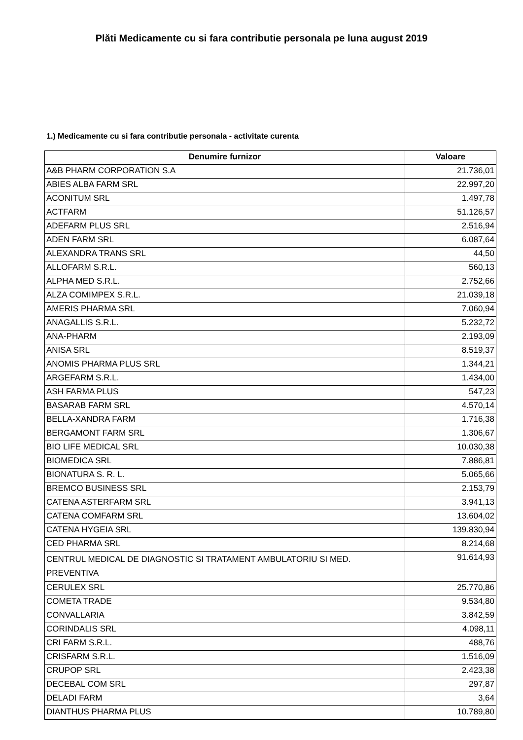Plăti Medicamente cu si fara contributie personala pe luna august 2019
1.) Medicamente cu si fara contributie personala - activitate curenta
| Denumire furnizor | Valoare |
| --- | --- |
| A&B PHARM CORPORATION S.A | 21.736,01 |
| ABIES ALBA FARM SRL | 22.997,20 |
| ACONITUM SRL | 1.497,78 |
| ACTFARM | 51.126,57 |
| ADEFARM PLUS SRL | 2.516,94 |
| ADEN FARM SRL | 6.087,64 |
| ALEXANDRA TRANS SRL | 44,50 |
| ALLOFARM S.R.L. | 560,13 |
| ALPHA MED S.R.L. | 2.752,66 |
| ALZA COMIMPEX S.R.L. | 21.039,18 |
| AMERIS PHARMA SRL | 7.060,94 |
| ANAGALLIS S.R.L. | 5.232,72 |
| ANA-PHARM | 2.193,09 |
| ANISA SRL | 8.519,37 |
| ANOMIS PHARMA PLUS SRL | 1.344,21 |
| ARGEFARM S.R.L. | 1.434,00 |
| ASH FARMA PLUS | 547,23 |
| BASARAB FARM SRL | 4.570,14 |
| BELLA-XANDRA FARM | 1.716,38 |
| BERGAMONT FARM SRL | 1.306,67 |
| BIO LIFE MEDICAL SRL | 10.030,38 |
| BIOMEDICA SRL | 7.886,81 |
| BIONATURA S. R. L. | 5.065,66 |
| BREMCO BUSINESS SRL | 2.153,79 |
| CATENA ASTERFARM SRL | 3.941,13 |
| CATENA COMFARM SRL | 13.604,02 |
| CATENA HYGEIA SRL | 139.830,94 |
| CED PHARMA SRL | 8.214,68 |
| CENTRUL MEDICAL DE DIAGNOSTIC SI TRATAMENT AMBULATORIU SI MED. PREVENTIVA | 91.614,93 |
| CERULEX SRL | 25.770,86 |
| COMETA TRADE | 9.534,80 |
| CONVALLARIA | 3.842,59 |
| CORINDALIS SRL | 4.098,11 |
| CRI FARM S.R.L. | 488,76 |
| CRISFARM S.R.L. | 1.516,09 |
| CRUPOP SRL | 2.423,38 |
| DECEBAL COM SRL | 297,87 |
| DELADI FARM | 3,64 |
| DIANTHUS PHARMA PLUS | 10.789,80 |